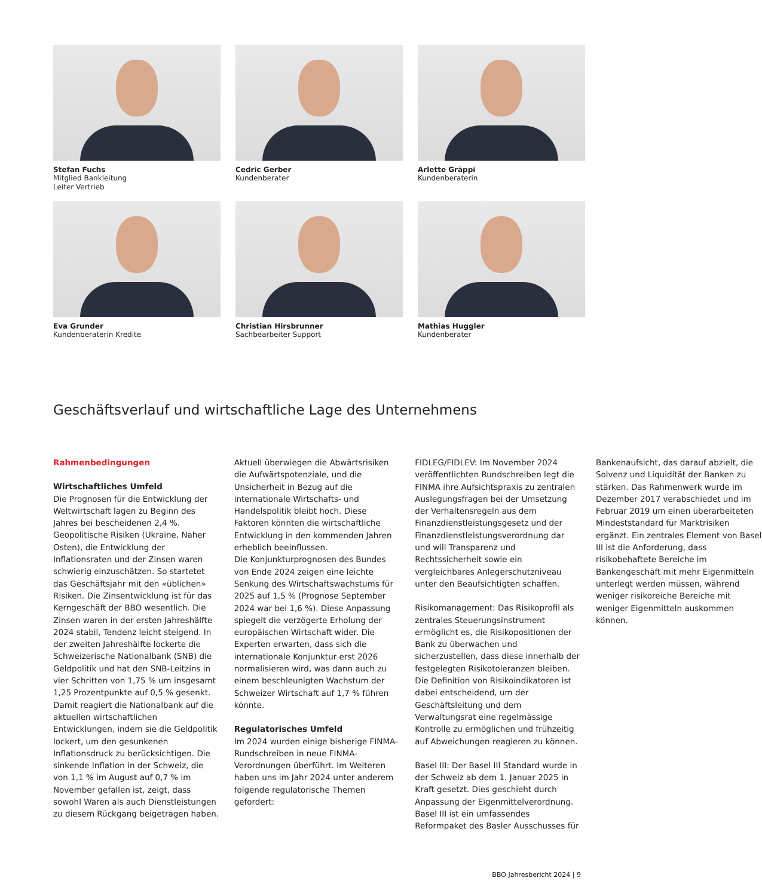Stefan Fuchs
Mitglied Bankleitung
Leiter Vertrieb
Cedric Gerber
Kundenberater
Arlette Gräppi
Kundenberaterin
Eva Grunder
Kundenberaterin Kredite
Christian Hirsbrunner
Sachbearbeiter Support
Mathias Huggler
Kundenberater
Geschäftsverlauf und wirtschaftliche Lage des Unternehmens
Rahmenbedingungen
Wirtschaftliches Umfeld
Die Prognosen für die Entwicklung der Weltwirtschaft lagen zu Beginn des Jahres bei bescheidenen 2,4 %. Geopolitische Risiken (Ukraine, Naher Osten), die Entwicklung der Inflationsraten und der Zinsen waren schwierig einzuschätzen. So startetet das Geschäftsjahr mit den «üblichen» Risiken. Die Zinsentwicklung ist für das Kerngeschäft der BBO wesentlich. Die Zinsen waren in der ersten Jahreshälfte 2024 stabil, Tendenz leicht steigend. In der zweiten Jahreshälfte lockerte die Schweizerische Nationalbank (SNB) die Geldpolitik und hat den SNB-Leitzins in vier Schritten von 1,75 % um insgesamt 1,25 Prozentpunkte auf 0,5 % gesenkt. Damit reagiert die Nationalbank auf die aktuellen wirtschaftlichen Entwicklungen, indem sie die Geldpolitik lockert, um den gesunkenen Inflationsdruck zu berücksichtigen. Die sinkende Inflation in der Schweiz, die von 1,1 % im August auf 0,7 % im November gefallen ist, zeigt, dass sowohl Waren als auch Dienstleistungen zu diesem Rückgang beigetragen haben.
Aktuell überwiegen die Abwärtsrisiken die Aufwärtspotenziale, und die Unsicherheit in Bezug auf die internationale Wirtschafts- und Handelspolitik bleibt hoch. Diese Faktoren könnten die wirtschaftliche Entwicklung in den kommenden Jahren erheblich beeinflussen.
Die Konjunkturprognosen des Bundes von Ende 2024 zeigen eine leichte Senkung des Wirtschaftswachstums für 2025 auf 1,5 % (Prognose September 2024 war bei 1,6 %). Diese Anpassung spiegelt die verzögerte Erholung der europäischen Wirtschaft wider. Die Experten erwarten, dass sich die internationale Konjunktur erst 2026 normalisieren wird, was dann auch zu einem beschleunigten Wachstum der Schweizer Wirtschaft auf 1,7 % führen könnte.
Regulatorisches Umfeld
Im 2024 wurden einige bisherige FINMA-Rundschreiben in neue FINMA-Verordnungen überführt. Im Weiteren haben uns im Jahr 2024 unter anderem folgende regulatorische Themen gefordert:
FIDLEG/FIDLEV: Im November 2024 veröffentlichten Rundschreiben legt die FINMA ihre Aufsichtspraxis zu zentralen Auslegungsfragen bei der Umsetzung der Verhaltensregeln aus dem Finanzdienstleistungsgesetz und der Finanzdienstleistungsverordnung dar und will Transparenz und Rechtssicherheit sowie ein vergleichbares Anlegerschutzniveau unter den Beaufsichtigten schaffen.
Risikomanagement: Das Risikoprofil als zentrales Steuerungsinstrument ermöglicht es, die Risikopositionen der Bank zu überwachen und sicherzustellen, dass diese innerhalb der festgelegten Risikotoleranzen bleiben. Die Definition von Risikoindikatoren ist dabei entscheidend, um der Geschäftsleitung und dem Verwaltungsrat eine regelmässige Kontrolle zu ermöglichen und frühzeitig auf Abweichungen reagieren zu können.
Basel III: Der Basel III Standard wurde in der Schweiz ab dem 1. Januar 2025 in Kraft gesetzt. Dies geschieht durch Anpassung der Eigenmittelverordnung. Basel III ist ein umfassendes Reformpaket des Basler Ausschusses für Bankenaufsicht, das darauf abzielt, die Solvenz und Liquidität der Banken zu stärken. Das Rahmenwerk wurde im Dezember 2017 verabschiedet und im Februar 2019 um einen überarbeiteten Mindeststandard für Marktrisiken ergänzt. Ein zentrales Element von Basel III ist die Anforderung, dass risikobehaftete Bereiche im Bankengeschäft mit mehr Eigenmitteln unterlegt werden müssen, während weniger risikoreiche Bereiche mit weniger Eigenmitteln auskommen können.
BBO Jahresbericht 2024 | 9